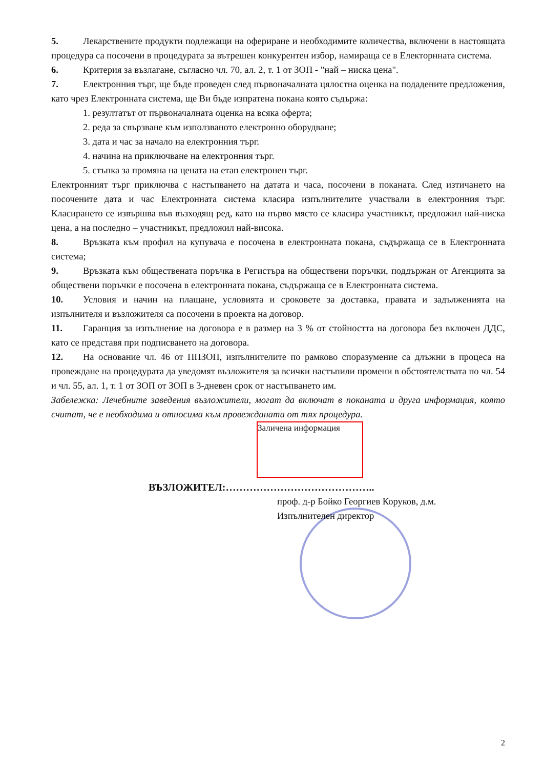5. Лекарствените продукти подлежащи на офериране и необходимите количества, включени в настоящата процедура са посочени в процедурата за вътрешен конкурентен избор, намираща се в Електорнната система.
6. Критерия за възлагане, съгласно чл. 70, ал. 2, т. 1 от ЗОП - "най – ниска цена".
7. Електронния търг, ще бъде проведен след първоначалната цялостна оценка на подадените предложения, като чрез Електронната система, ще Ви бъде изпратена покана която съдържа:
1. резултатът от първоначалната оценка на всяка оферта;
2. реда за свързване към използваното електронно оборудване;
3. дата и час за начало на електронния търг.
4. начина на приключване на електронния търг.
5. стъпка за промяна на цената на етап електронен търг.
Електронният търг приключва с настъпването на датата и часа, посочени в поканата. След изтичането на посочените дата и час Електронната система класира изпълнителите участвали в електронния търг. Класирането се извършва във възходящ ред, като на първо място се класира участникът, предложил най-ниска цена, а на последно – участникът, предложил най-висока.
8. Връзката към профил на купувача е посочена в електронната покана, съдържаща се в Електронната система;
9. Връзката към обществената поръчка в Регистъра на обществени поръчки, поддържан от Агенцията за обществени поръчки е посочена в електронната покана, съдържаща се в Електронната система.
10. Условия и начин на плащане, условията и сроковете за доставка, правата и задълженията на изпълнителя и възложителя са посочени в проекта на договор.
11. Гаранция за изпълнение на договора е в размер на 3 % от стойността на договора без включен ДДС, като се представя при подписването на договора.
12. На основание чл. 46 от ППЗОП, изпълнителите по рамково споразумение са длъжни в процеса на провеждане на процедурата да уведомят възложителя за всички настъпили промени в обстоятелствата по чл. 54 и чл. 55, ал. 1, т. 1 от ЗОП от ЗОП в 3-дневен срок от настъпването им.
Забележка: Лечебните заведения възложители, могат да включат в поканата и друга информация, която считат, че е необходима и относима към провежданата от тях процедура.
Заличена информация
ВЪЗЛОЖИТЕЛ:……………………………………..
проф. д-р Бойко Георгиев Коруков, д.м.
Изпълнителен директор
2